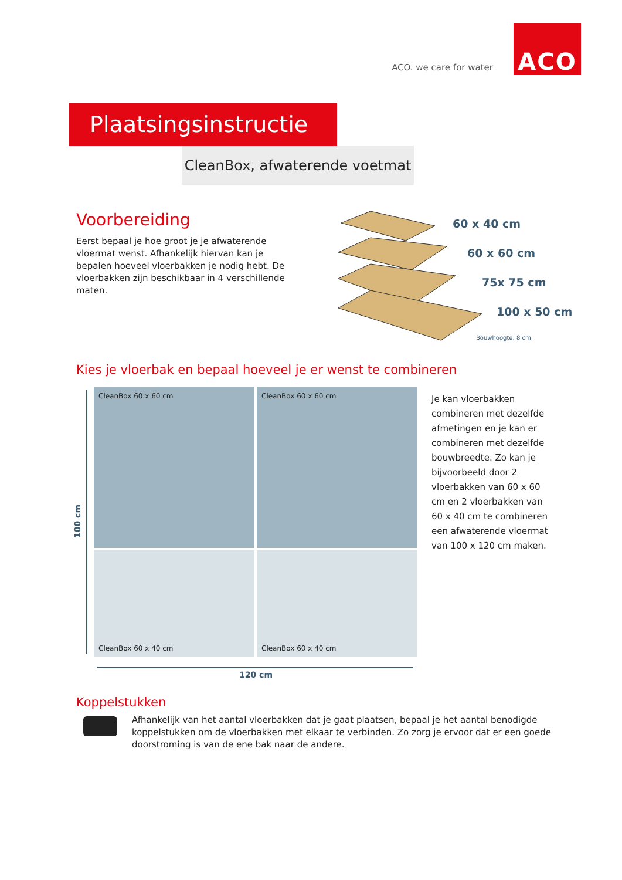ACO. we care for water
ACO
Plaatsingsinstructie
CleanBox, afwaterende voetmat
Voorbereiding
Eerst bepaal je hoe groot je je afwaterende vloermat wenst. Afhankelijk hiervan kan je bepalen hoeveel vloerbakken je nodig hebt. De vloerbakken zijn beschikbaar in 4 verschillende maten.
60 x 40 cm
60 x 60 cm
75x 75 cm
100 x 50 cm
Bouwhoogte: 8 cm
Kies je vloerbak en bepaal hoeveel je er wenst te combineren
100 cm
CleanBox 60 x 60 cm
CleanBox 60 x 60 cm
CleanBox 60 x 40 cm
CleanBox 60 x 40 cm
120 cm
Je kan vloerbakken combineren met dezelfde afmetingen en je kan er combineren met dezelfde bouwbreedte. Zo kan je bijvoorbeeld door 2 vloerbakken van 60 x 60 cm en 2 vloerbakken van 60 x 40 cm te combineren een afwaterende vloermat van 100 x 120 cm maken.
Koppelstukken
Afhankelijk van het aantal vloerbakken dat je gaat plaatsen, bepaal je het aantal benodigde koppelstukken om de vloerbakken met elkaar te verbinden. Zo zorg je ervoor dat er een goede doorstroming is van de ene bak naar de andere.